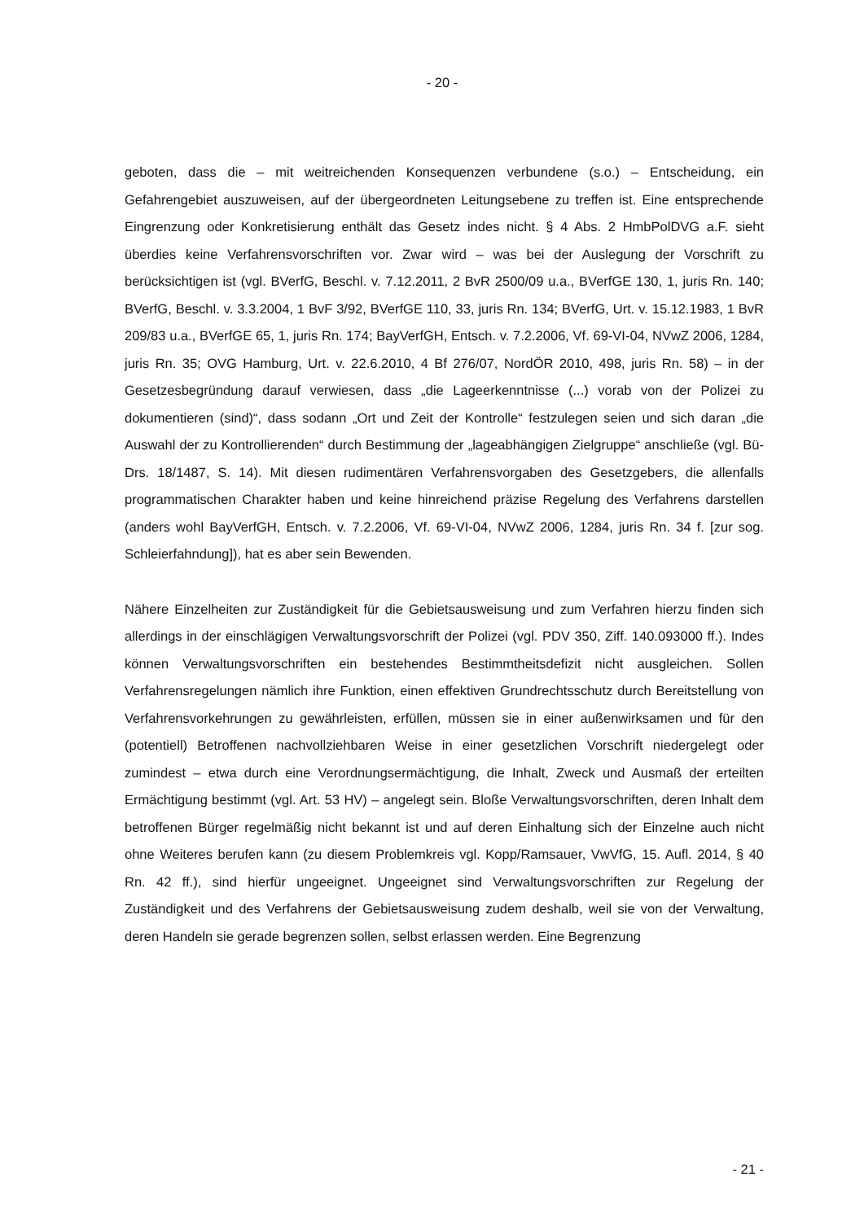- 20 -
geboten, dass die – mit weitreichenden Konsequenzen verbundene (s.o.) – Entscheidung, ein Gefahrengebiet auszuweisen, auf der übergeordneten Leitungsebene zu treffen ist. Eine entsprechende Eingrenzung oder Konkretisierung enthält das Gesetz indes nicht. § 4 Abs. 2 HmbPolDVG a.F. sieht überdies keine Verfahrensvorschriften vor. Zwar wird – was bei der Auslegung der Vorschrift zu berücksichtigen ist (vgl. BVerfG, Beschl. v. 7.12.2011, 2 BvR 2500/09 u.a., BVerfGE 130, 1, juris Rn. 140; BVerfG, Beschl. v. 3.3.2004, 1 BvF 3/92, BVerfGE 110, 33, juris Rn. 134; BVerfG, Urt. v. 15.12.1983, 1 BvR 209/83 u.a., BVerfGE 65, 1, juris Rn. 174; BayVerfGH, Entsch. v. 7.2.2006, Vf. 69-VI-04, NVwZ 2006, 1284, juris Rn. 35; OVG Hamburg, Urt. v. 22.6.2010, 4 Bf 276/07, NordÖR 2010, 498, juris Rn. 58) – in der Gesetzesbegründung darauf verwiesen, dass „die Lageerkenntnisse (...) vorab von der Polizei zu dokumentieren (sind)“, dass sodann „Ort und Zeit der Kontrolle“ festzulegen seien und sich daran „die Auswahl der zu Kontrollierenden“ durch Bestimmung der „lageabhängigen Zielgruppe“ anschließe (vgl. Bü-Drs. 18/1487, S. 14). Mit diesen rudimentären Verfahrensvorgaben des Gesetzgebers, die allenfalls programmatischen Charakter haben und keine hinreichend präzise Regelung des Verfahrens darstellen (anders wohl BayVerfGH, Entsch. v. 7.2.2006, Vf. 69-VI-04, NVwZ 2006, 1284, juris Rn. 34 f. [zur sog. Schleierfahndung]), hat es aber sein Bewenden.
Nähere Einzelheiten zur Zuständigkeit für die Gebietsausweisung und zum Verfahren hierzu finden sich allerdings in der einschlägigen Verwaltungsvorschrift der Polizei (vgl. PDV 350, Ziff. 140.093000 ff.). Indes können Verwaltungsvorschriften ein bestehendes Bestimmtheitsdefizit nicht ausgleichen. Sollen Verfahrensregelungen nämlich ihre Funktion, einen effektiven Grundrechtsschutz durch Bereitstellung von Verfahrensvorkehrungen zu gewährleisten, erfüllen, müssen sie in einer außenwirksamen und für den (potentiell) Betroffenen nachvollziehbaren Weise in einer gesetzlichen Vorschrift niedergelegt oder zumindest – etwa durch eine Verordnungsermächtigung, die Inhalt, Zweck und Ausmaß der erteilten Ermächtigung bestimmt (vgl. Art. 53 HV) – angelegt sein. Bloße Verwaltungsvorschriften, deren Inhalt dem betroffenen Bürger regelmäßig nicht bekannt ist und auf deren Einhaltung sich der Einzelne auch nicht ohne Weiteres berufen kann (zu diesem Problemkreis vgl. Kopp/Ramsauer, VwVfG, 15. Aufl. 2014, § 40 Rn. 42 ff.), sind hierfür ungeeignet. Ungeeignet sind Verwaltungsvorschriften zur Regelung der Zuständigkeit und des Verfahrens der Gebietsausweisung zudem deshalb, weil sie von der Verwaltung, deren Handeln sie gerade begrenzen sollen, selbst erlassen werden. Eine Begrenzung
- 21 -